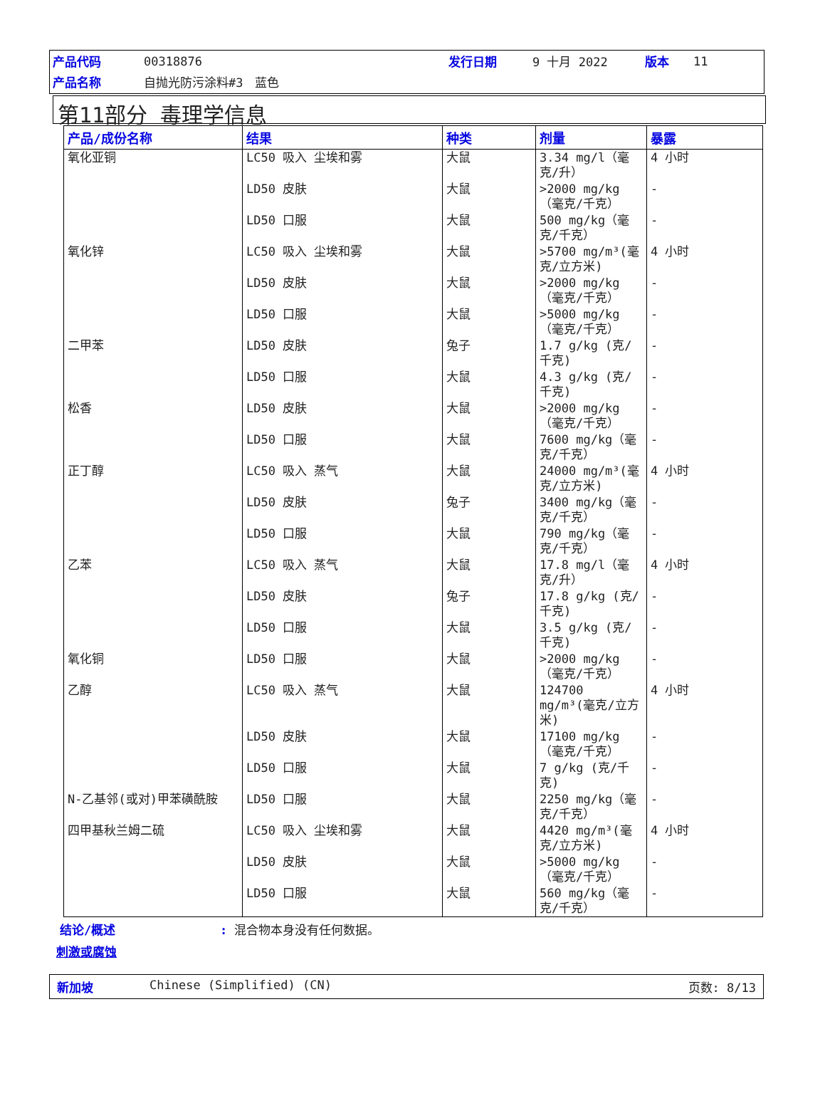| 产品代码 | 00318876 | 发行日期 | 9 十月 2022 | 版本 | 11 |
| 产品名称 | 自抛光防污涂料#3 蓝色 | | | | |
第11部分 毒理学信息
| 产品/成份名称 | 结果 | 种类 | 剂量 | 暴露 |
| --- | --- | --- | --- | --- |
| 氧化亚铜 | LC50 吸入 尘埃和雾 | 大鼠 | 3.34 mg/l（毫克/升） | 4 小时 |
| | LD50 皮肤 | 大鼠 | >2000 mg/kg（毫克/千克） | - |
| | LD50 口服 | 大鼠 | 500 mg/kg（毫克/千克） | - |
| 氧化锌 | LC50 吸入 尘埃和雾 | 大鼠 | >5700 mg/m³(毫克/立方米) | 4 小时 |
| | LD50 皮肤 | 大鼠 | >2000 mg/kg（毫克/千克） | - |
| | LD50 口服 | 大鼠 | >5000 mg/kg（毫克/千克） | - |
| 二甲苯 | LD50 皮肤 | 兔子 | 1.7 g/kg (克/千克) | - |
| | LD50 口服 | 大鼠 | 4.3 g/kg (克/千克) | - |
| 松香 | LD50 皮肤 | 大鼠 | >2000 mg/kg（毫克/千克） | - |
| | LD50 口服 | 大鼠 | 7600 mg/kg（毫克/千克） | - |
| 正丁醇 | LC50 吸入 蒸气 | 大鼠 | 24000 mg/m³(毫克/立方米) | 4 小时 |
| | LD50 皮肤 | 兔子 | 3400 mg/kg（毫克/千克） | - |
| | LD50 口服 | 大鼠 | 790 mg/kg（毫克/千克） | - |
| 乙苯 | LC50 吸入 蒸气 | 大鼠 | 17.8 mg/l（毫克/升） | 4 小时 |
| | LD50 皮肤 | 兔子 | 17.8 g/kg (克/千克) | - |
| | LD50 口服 | 大鼠 | 3.5 g/kg (克/千克) | - |
| 氧化铜 | LD50 口服 | 大鼠 | >2000 mg/kg（毫克/千克） | - |
| 乙醇 | LC50 吸入 蒸气 | 大鼠 | 124700 mg/m³(毫克/立方米) | 4 小时 |
| | LD50 皮肤 | 大鼠 | 17100 mg/kg（毫克/千克） | - |
| | LD50 口服 | 大鼠 | 7 g/kg (克/千克) | - |
| N-乙基邻(或对)甲苯磺酰胺 | LD50 口服 | 大鼠 | 2250 mg/kg（毫克/千克） | - |
| 四甲基秋兰姆二硫 | LC50 吸入 尘埃和雾 | 大鼠 | 4420 mg/m³(毫克/立方米) | 4 小时 |
| | LD50 皮肤 | 大鼠 | >5000 mg/kg（毫克/千克） | - |
| | LD50 口服 | 大鼠 | 560 mg/kg（毫克/千克） | - |
结论/概述: 混合物本身没有任何数据。
刺激或腐蚀
新加坡 Chinese (Simplified) (CN) 页数: 8/13